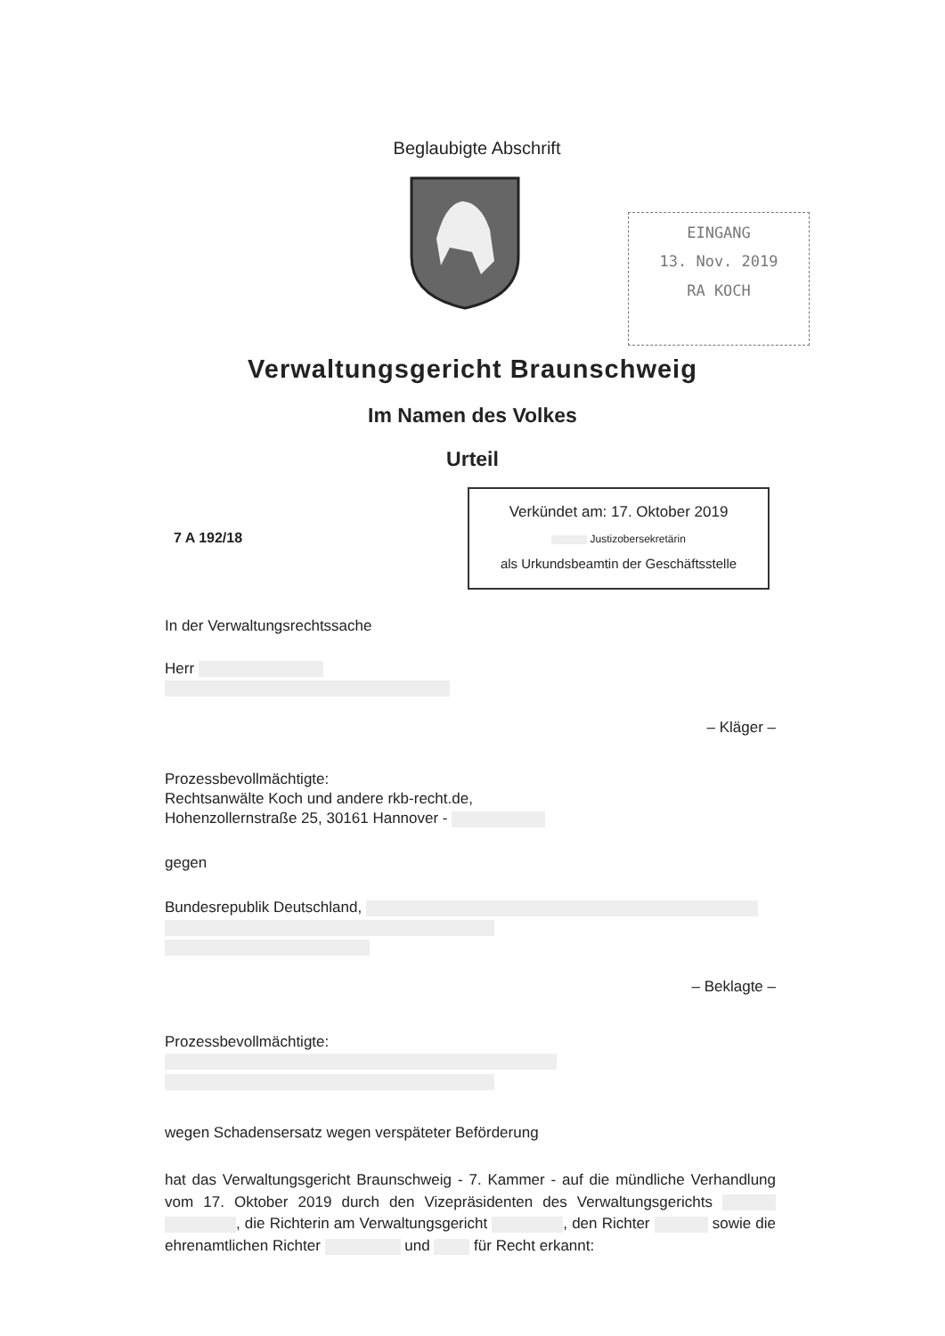Beglaubigte Abschrift
EINGANG
13. Nov. 2019
RA KOCH
Verwaltungsgericht Braunschweig
Im Namen des Volkes
Urteil
7 A 192/18
Verkündet am: 17. Oktober 2019
Justizobersekretärin
als Urkundsbeamtin der Geschäftsstelle
In der Verwaltungsrechtssache
Herr
– Kläger –
Prozessbevollmächtigte:
Rechtsanwälte Koch und andere rkb-recht.de,
Hohenzollernstraße 25, 30161 Hannover -
gegen
Bundesrepublik Deutschland,
– Beklagte –
Prozessbevollmächtigte:
wegen Schadensersatz wegen verspäteter Beförderung
hat das Verwaltungsgericht Braunschweig - 7. Kammer - auf die mündliche Verhandlung vom 17. Oktober 2019 durch den Vizepräsidenten des Verwaltungsgerichts , die Richterin am Verwaltungsgericht , den Richter sowie die ehrenamtlichen Richter und für Recht erkannt: